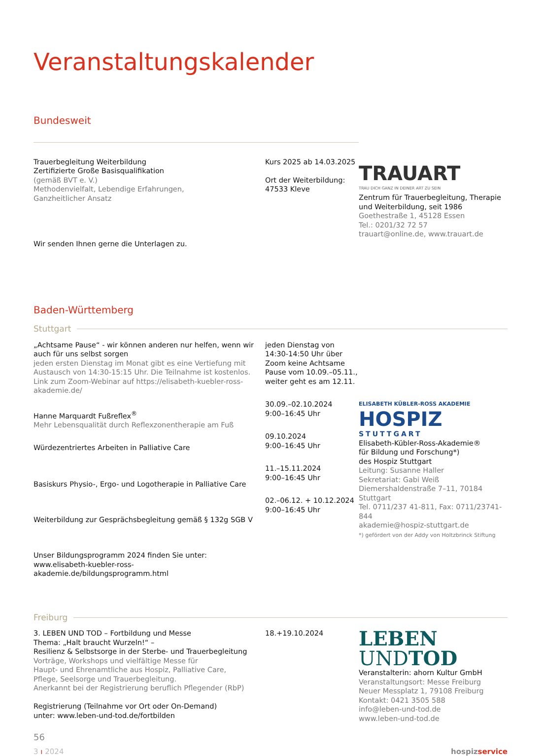Veranstaltungskalender
Bundesweit
Trauerbegleitung Weiterbildung
Zertifizierte Große Basisqualifikation
(gemäß BVT e. V.)
Methodenvielfalt, Lebendige Erfahrungen,
Ganzheitlicher Ansatz
Wir senden Ihnen gerne die Unterlagen zu.
Kurs 2025 ab 14.03.2025
Ort der Weiterbildung:
47533 Kleve
TRAUART
TRAU DICH GANZ IN DEINER ART ZU SEIN
Zentrum für Trauerbegleitung, Therapie und Weiterbildung, seit 1986
Goethestraße 1, 45128 Essen
Tel.: 0201/32 72 57
trauart@online.de, www.trauart.de
Baden-Württemberg
Stuttgart
„Achtsame Pause“ - wir können anderen nur helfen, wenn wir auch für uns selbst sorgen
jeden ersten Dienstag im Monat gibt es eine Vertiefung mit Austausch von 14:30-15:15 Uhr. Die Teilnahme ist kostenlos. Link zum Zoom-Webinar auf https://elisabeth-kuebler-ross-akademie.de/
Hanne Marquardt Fußreflex<sup>®</sup>
Mehr Lebensqualität durch Reflexzonentherapie am Fuß
Würdezentriertes Arbeiten in Palliative Care
Basiskurs Physio-, Ergo- und Logotherapie in Palliative Care
Weiterbildung zur Gesprächsbegleitung gemäß § 132g SGB V
Unser Bildungsprogramm 2024 finden Sie unter:
www.elisabeth-kuebler-ross-akademie.de/bildungsprogramm.html
jeden Dienstag von 14:30-14:50 Uhr über Zoom keine Achtsame Pause vom 10.09.–05.11., weiter geht es am 12.11.
30.09.–02.10.2024
9:00–16:45 Uhr
09.10.2024
9:00–16:45 Uhr
11.–15.11.2024
9:00–16:45 Uhr
02.–06.12. + 10.12.2024
9:00–16:45 Uhr
ELISABETH KÜBLER-ROSS AKADEMIE
HOSPIZ
STUTTGART
Elisabeth-Kübler-Ross-Akademie®
für Bildung und Forschung*)
des Hospiz Stuttgart
Leitung: Susanne Haller
Sekretariat: Gabi Weiß
Diemershaldenstraße 7–11, 70184 Stuttgart
Tel. 0711/237 41-811, Fax: 0711/23741-844
akademie@hospiz-stuttgart.de
*) gefördert von der Addy von Holtzbrinck Stiftung
Freiburg
3. LEBEN UND TOD – Fortbildung und Messe
Thema: „Halt braucht Wurzeln!“ –
Resilienz & Selbstsorge in der Sterbe- und Trauerbegleitung
Vorträge, Workshops und vielfältige Messe für
Haupt- und Ehrenamtliche aus Hospiz, Palliative Care,
Pflege, Seelsorge und Trauerbegleitung.
Anerkannt bei der Registrierung beruflich Pflegender (RbP)
Registrierung (Teilnahme vor Ort oder On-Demand)
unter: www.leben-und-tod.de/fortbilden
18.+19.10.2024
LEBEN
UNDTOD
Veranstalterin: ahorn Kultur GmbH
Veranstaltungsort: Messe Freiburg
Neuer Messplatz 1, 79108 Freiburg
Kontakt: 0421 3505 588
info@leben-und-tod.de
www.leben-und-tod.de
56
3 ı 2024 hospizservice